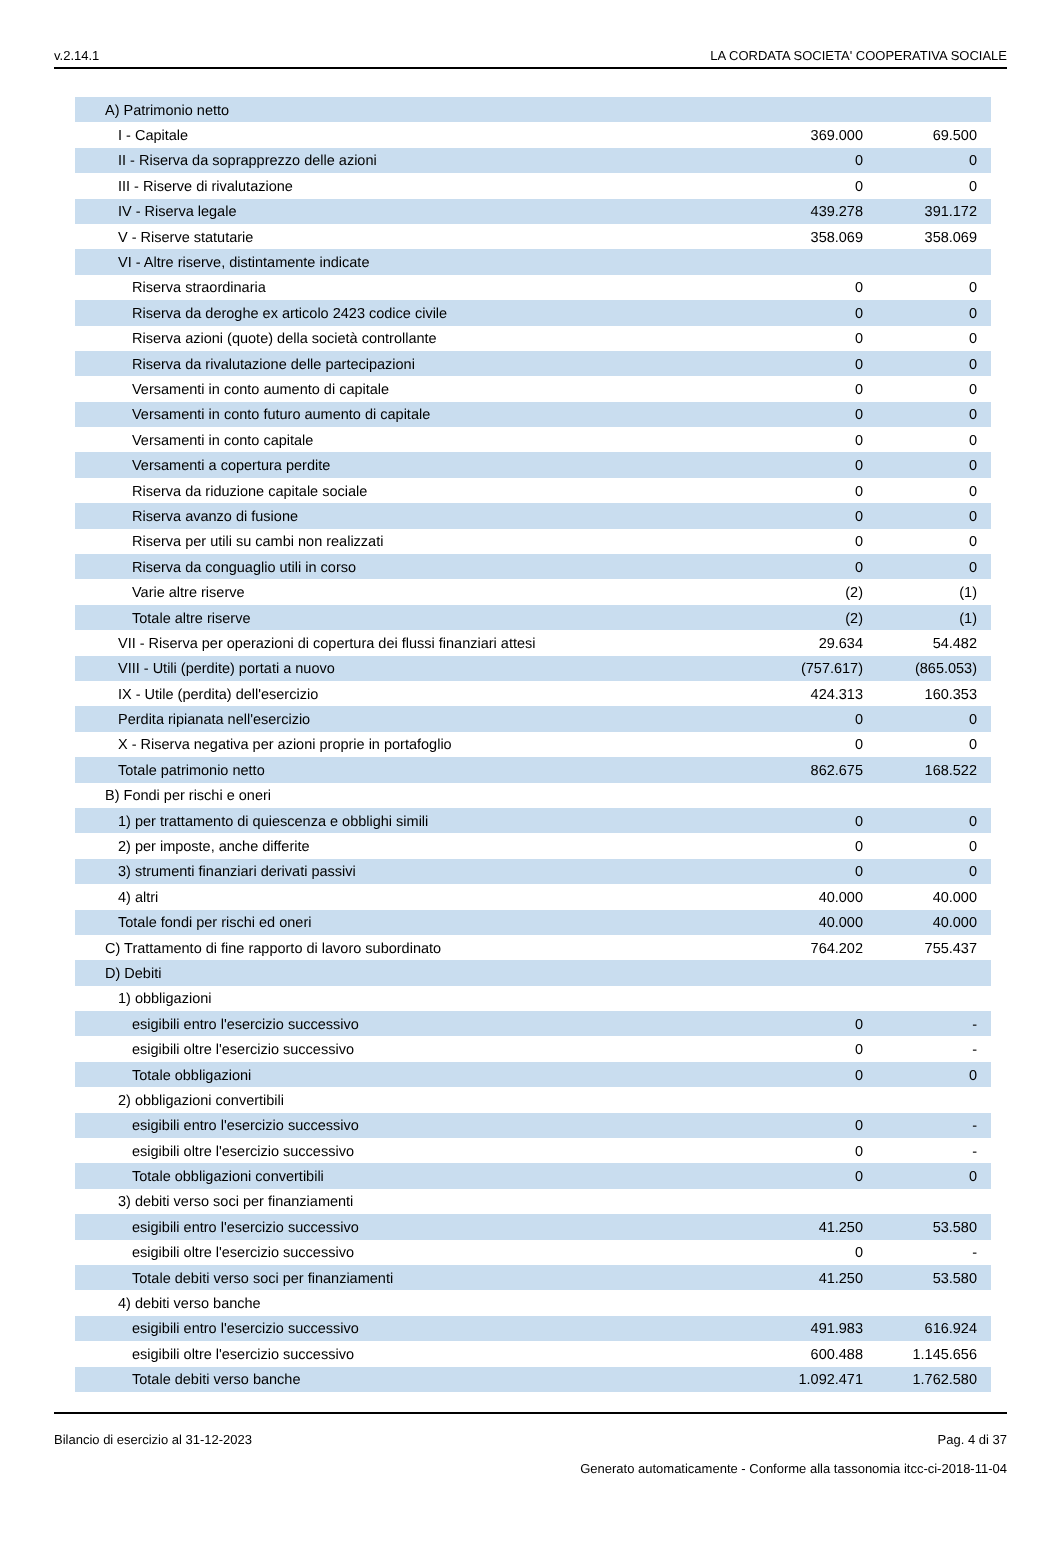v.2.14.1 LA CORDATA SOCIETA' COOPERATIVA SOCIALE
| A) Patrimonio netto | | |
| I - Capitale | 369.000 | 69.500 |
| II - Riserva da soprapprezzo delle azioni | 0 | 0 |
| III - Riserve di rivalutazione | 0 | 0 |
| IV - Riserva legale | 439.278 | 391.172 |
| V - Riserve statutarie | 358.069 | 358.069 |
| VI - Altre riserve, distintamente indicate | | |
| Riserva straordinaria | 0 | 0 |
| Riserva da deroghe ex articolo 2423 codice civile | 0 | 0 |
| Riserva azioni (quote) della società controllante | 0 | 0 |
| Riserva da rivalutazione delle partecipazioni | 0 | 0 |
| Versamenti in conto aumento di capitale | 0 | 0 |
| Versamenti in conto futuro aumento di capitale | 0 | 0 |
| Versamenti in conto capitale | 0 | 0 |
| Versamenti a copertura perdite | 0 | 0 |
| Riserva da riduzione capitale sociale | 0 | 0 |
| Riserva avanzo di fusione | 0 | 0 |
| Riserva per utili su cambi non realizzati | 0 | 0 |
| Riserva da conguaglio utili in corso | 0 | 0 |
| Varie altre riserve | (2) | (1) |
| Totale altre riserve | (2) | (1) |
| VII - Riserva per operazioni di copertura dei flussi finanziari attesi | 29.634 | 54.482 |
| VIII - Utili (perdite) portati a nuovo | (757.617) | (865.053) |
| IX - Utile (perdita) dell'esercizio | 424.313 | 160.353 |
| Perdita ripianata nell'esercizio | 0 | 0 |
| X - Riserva negativa per azioni proprie in portafoglio | 0 | 0 |
| Totale patrimonio netto | 862.675 | 168.522 |
| B) Fondi per rischi e oneri | | |
| 1) per trattamento di quiescenza e obblighi simili | 0 | 0 |
| 2) per imposte, anche differite | 0 | 0 |
| 3) strumenti finanziari derivati passivi | 0 | 0 |
| 4) altri | 40.000 | 40.000 |
| Totale fondi per rischi ed oneri | 40.000 | 40.000 |
| C) Trattamento di fine rapporto di lavoro subordinato | 764.202 | 755.437 |
| D) Debiti | | |
| 1) obbligazioni | | |
| esigibili entro l'esercizio successivo | 0 | - |
| esigibili oltre l'esercizio successivo | 0 | - |
| Totale obbligazioni | 0 | 0 |
| 2) obbligazioni convertibili | | |
| esigibili entro l'esercizio successivo | 0 | - |
| esigibili oltre l'esercizio successivo | 0 | - |
| Totale obbligazioni convertibili | 0 | 0 |
| 3) debiti verso soci per finanziamenti | | |
| esigibili entro l'esercizio successivo | 41.250 | 53.580 |
| esigibili oltre l'esercizio successivo | 0 | - |
| Totale debiti verso soci per finanziamenti | 41.250 | 53.580 |
| 4) debiti verso banche | | |
| esigibili entro l'esercizio successivo | 491.983 | 616.924 |
| esigibili oltre l'esercizio successivo | 600.488 | 1.145.656 |
| Totale debiti verso banche | 1.092.471 | 1.762.580 |
Bilancio di esercizio al 31-12-2023 Pag. 4 di 37
Generato automaticamente - Conforme alla tassonomia itcc-ci-2018-11-04